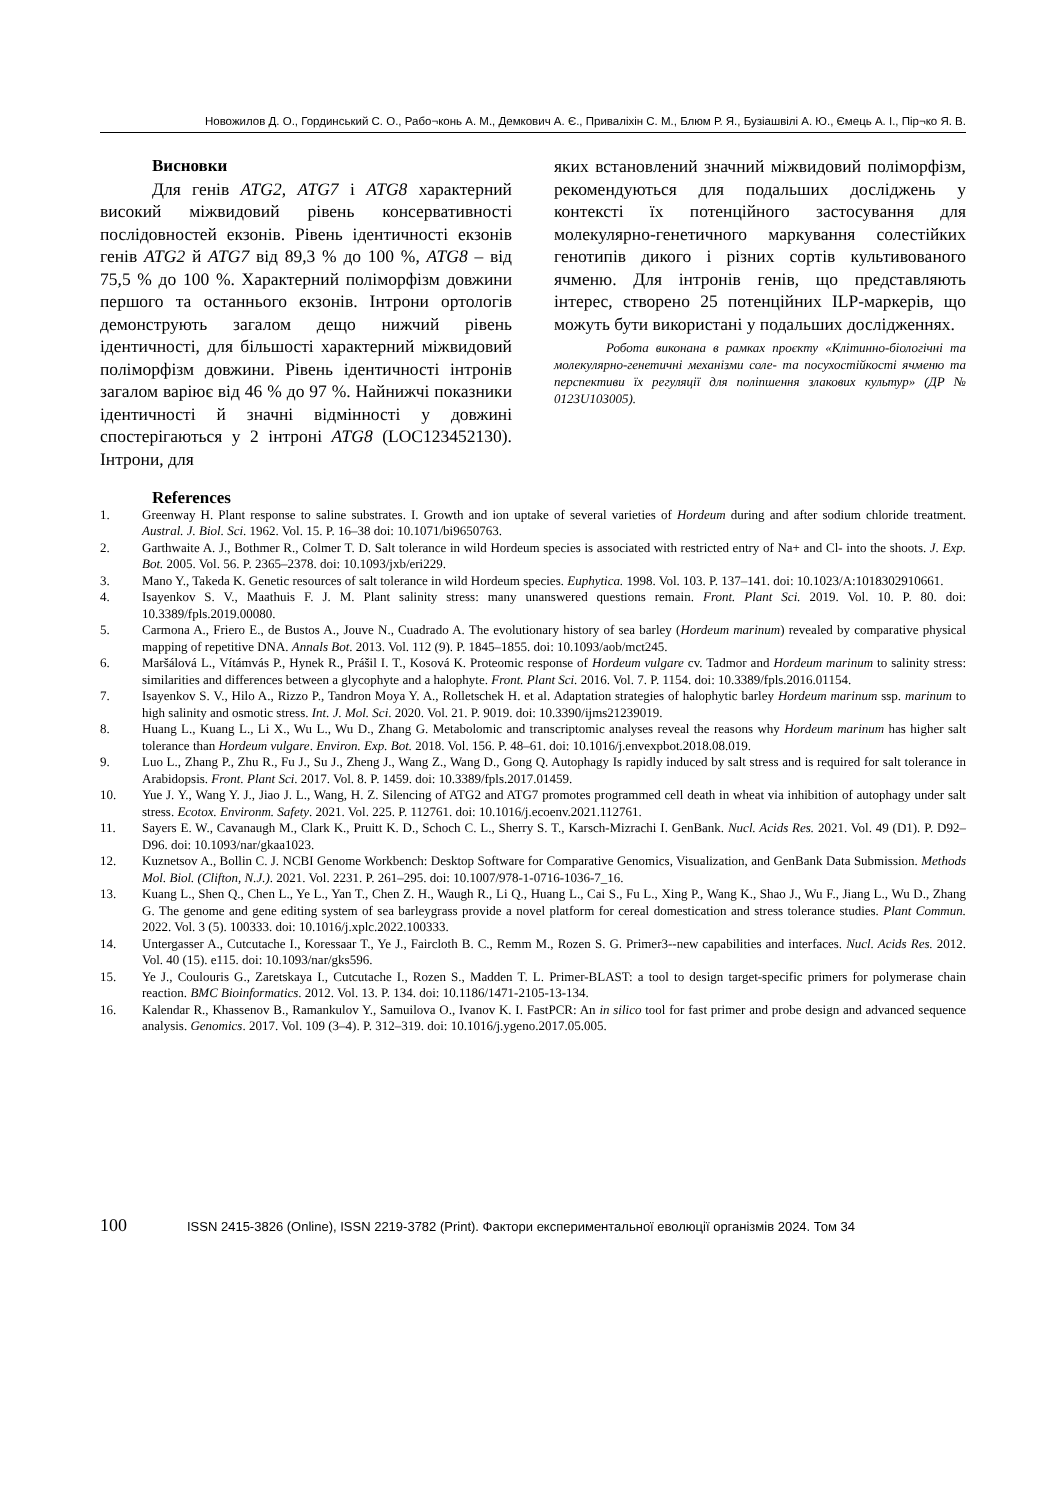Новожилов Д. О., Гординський С. О., Рабо¬конь А. М., Демкович А. Є., Приваліхін С. М., Блюм Р. Я., Бузіашвілі А. Ю., Ємець А. І., Пір¬ко Я. В.
Висновки
Для генів ATG2, ATG7 і ATG8 характерний високий міжвидовий рівень консервативності послідовностей екзонів. Рівень ідентичності екзонів генів ATG2 й ATG7 від 89,3 % до 100 %, ATG8 – від 75,5 % до 100 %. Характерний поліморфізм довжини першого та останнього екзонів. Інтрони ортологів демонструють загалом дещо нижчий рівень ідентичності, для більшості характерний міжвидовий поліморфізм довжини. Рівень ідентичності інтронів загалом варіює від 46 % до 97 %. Найнижчі показники ідентичності й значні відмінності у довжині спостерігаються у 2 інтроні ATG8 (LOC123452130). Інтрони, для
яких встановлений значний міжвидовий поліморфізм, рекомендуються для подальших досліджень у контексті їх потенційного застосування для молекулярно-генетичного маркування солестійких генотипів дикого і різних сортів культивованого ячменю. Для інтронів генів, що представляють інтерес, створено 25 потенційних ILP-маркерів, що можуть бути використані у подальших дослідженнях.
Робота виконана в рамках проєкту «Клітинно-біологічні та молекулярно-генетичні механізми соле- та посухостійкості ячменю та перспективи їх регуляції для поліпшення злакових культур» (ДР № 0123U103005).
References
1. Greenway H. Plant response to saline substrates. I. Growth and ion uptake of several varieties of Hordeum during and after sodium chloride treatment. Austral. J. Biol. Sci. 1962. Vol. 15. P. 16–38 doi: 10.1071/bi9650763.
2. Garthwaite A. J., Bothmer R., Colmer T. D. Salt tolerance in wild Hordeum species is associated with restricted entry of Na+ and Cl- into the shoots. J. Exp. Bot. 2005. Vol. 56. P. 2365–2378. doi: 10.1093/jxb/eri229.
3. Mano Y., Takeda K. Genetic resources of salt tolerance in wild Hordeum species. Euphytica. 1998. Vol. 103. P. 137–141. doi: 10.1023/A:1018302910661.
4. Isayenkov S. V., Maathuis F. J. M. Plant salinity stress: many unanswered questions remain. Front. Plant Sci. 2019. Vol. 10. P. 80. doi: 10.3389/fpls.2019.00080.
5. Carmona A., Friero E., de Bustos A., Jouve N., Cuadrado A. The evolutionary history of sea barley (Hordeum marinum) revealed by comparative physical mapping of repetitive DNA. Annals Bot. 2013. Vol. 112 (9). P. 1845–1855. doi: 10.1093/aob/mct245.
6. Maršálová L., Vítámvás P., Hynek R., Prášil I. T., Kosová K. Proteomic response of Hordeum vulgare cv. Tadmor and Hordeum marinum to salinity stress: similarities and differences between a glycophyte and a halophyte. Front. Plant Sci. 2016. Vol. 7. P. 1154. doi: 10.3389/fpls.2016.01154.
7. Isayenkov S. V., Hilo A., Rizzo P., Tandron Moya Y. A., Rolletschek H. et al. Adaptation strategies of halophytic barley Hordeum marinum ssp. marinum to high salinity and osmotic stress. Int. J. Mol. Sci. 2020. Vol. 21. P. 9019. doi: 10.3390/ijms21239019.
8. Huang L., Kuang L., Li X., Wu L., Wu D., Zhang G. Metabolomic and transcriptomic analyses reveal the reasons why Hordeum marinum has higher salt tolerance than Hordeum vulgare. Environ. Exp. Bot. 2018. Vol. 156. P. 48–61. doi: 10.1016/j.envexpbot.2018.08.019.
9. Luo L., Zhang P., Zhu R., Fu J., Su J., Zheng J., Wang Z., Wang D., Gong Q. Autophagy Is rapidly induced by salt stress and is required for salt tolerance in Arabidopsis. Front. Plant Sci. 2017. Vol. 8. P. 1459. doi: 10.3389/fpls.2017.01459.
10. Yue J. Y., Wang Y. J., Jiao J. L., Wang, H. Z. Silencing of ATG2 and ATG7 promotes programmed cell death in wheat via inhibition of autophagy under salt stress. Ecotox. Environm. Safety. 2021. Vol. 225. P. 112761. doi: 10.1016/j.ecoenv.2021.112761.
11. Sayers E. W., Cavanaugh M., Clark K., Pruitt K. D., Schoch C. L., Sherry S. T., Karsch-Mizrachi I. GenBank. Nucl. Acids Res. 2021. Vol. 49 (D1). P. D92–D96. doi: 10.1093/nar/gkaa1023.
12. Kuznetsov A., Bollin C. J. NCBI Genome Workbench: Desktop Software for Comparative Genomics, Visualization, and GenBank Data Submission. Methods Mol. Biol. (Clifton, N.J.). 2021. Vol. 2231. P. 261–295. doi: 10.1007/978-1-0716-1036-7_16.
13. Kuang L., Shen Q., Chen L., Ye L., Yan T., Chen Z. H., Waugh R., Li Q., Huang L., Cai S., Fu L., Xing P., Wang K., Shao J., Wu F., Jiang L., Wu D., Zhang G. The genome and gene editing system of sea barleygrass provide a novel platform for cereal domestication and stress tolerance studies. Plant Commun. 2022. Vol. 3 (5). 100333. doi: 10.1016/j.xplc.2022.100333.
14. Untergasser A., Cutcutache I., Koressaar T., Ye J., Faircloth B. C., Remm M., Rozen S. G. Primer3--new capabilities and interfaces. Nucl. Acids Res. 2012. Vol. 40 (15). e115. doi: 10.1093/nar/gks596.
15. Ye J., Coulouris G., Zaretskaya I., Cutcutache I., Rozen S., Madden T. L. Primer-BLAST: a tool to design target-specific primers for polymerase chain reaction. BMC Bioinformatics. 2012. Vol. 13. P. 134. doi: 10.1186/1471-2105-13-134.
16. Kalendar R., Khassenov B., Ramankulov Y., Samuilova O., Ivanov K. I. FastPCR: An in silico tool for fast primer and probe design and advanced sequence analysis. Genomics. 2017. Vol. 109 (3–4). P. 312–319. doi: 10.1016/j.ygeno.2017.05.005.
100 ISSN 2415-3826 (Online), ISSN 2219-3782 (Print). Фактори експериментальної еволюції організмів 2024. Том 34